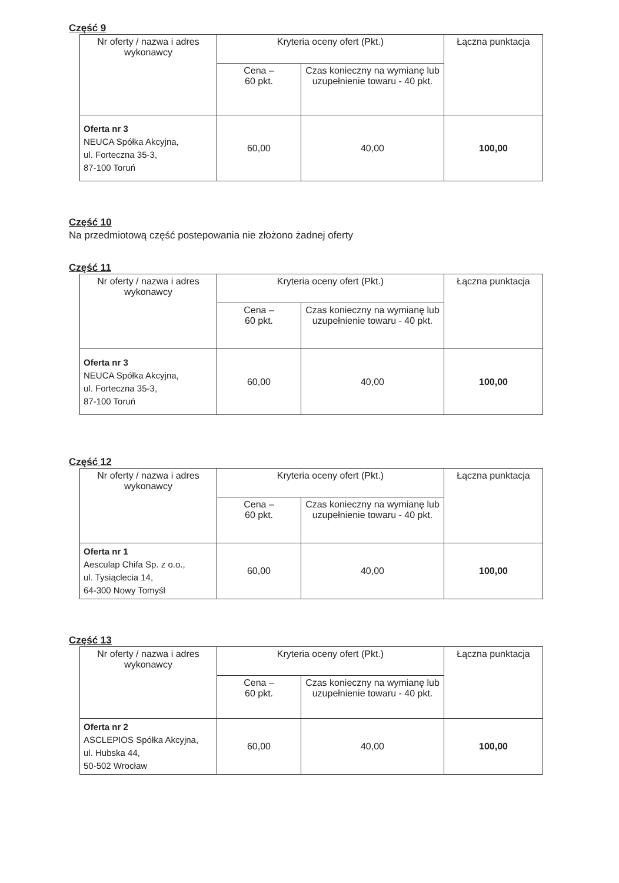Część 9
| Nr oferty / nazwa i adres wykonawcy | Kryteria oceny ofert (Pkt.) | | Łączna punktacja |
| | Cena – 60 pkt. | Czas konieczny na wymianę lub uzupełnienie towaru - 40 pkt. | |
| Oferta nr 3 NEUCA Spółka Akcyjna, ul. Forteczna 35-3, 87-100 Toruń | 60,00 | 40,00 | 100,00 |
Część 10
Na przedmiotową część postepowania nie złożono żadnej oferty
Część 11
| Nr oferty / nazwa i adres wykonawcy | Kryteria oceny ofert (Pkt.) | | Łączna punktacja |
| | Cena – 60 pkt. | Czas konieczny na wymianę lub uzupełnienie towaru - 40 pkt. | |
| Oferta nr 3 NEUCA Spółka Akcyjna, ul. Forteczna 35-3, 87-100 Toruń | 60,00 | 40,00 | 100,00 |
Część 12
| Nr oferty / nazwa i adres wykonawcy | Kryteria oceny ofert (Pkt.) | | Łączna punktacja |
| | Cena – 60 pkt. | Czas konieczny na wymianę lub uzupełnienie towaru - 40 pkt. | |
| Oferta nr 1 Aesculap Chifa Sp. z o.o., ul. Tysiąclecia 14, 64-300 Nowy Tomyśl | 60,00 | 40,00 | 100,00 |
Część 13
| Nr oferty / nazwa i adres wykonawcy | Kryteria oceny ofert (Pkt.) | | Łączna punktacja |
| | Cena – 60 pkt. | Czas konieczny na wymianę lub uzupełnienie towaru - 40 pkt. | |
| Oferta nr 2 ASCLEPIOS Spółka Akcyjna, ul. Hubska 44, 50-502 Wrocław | 60,00 | 40,00 | 100,00 |